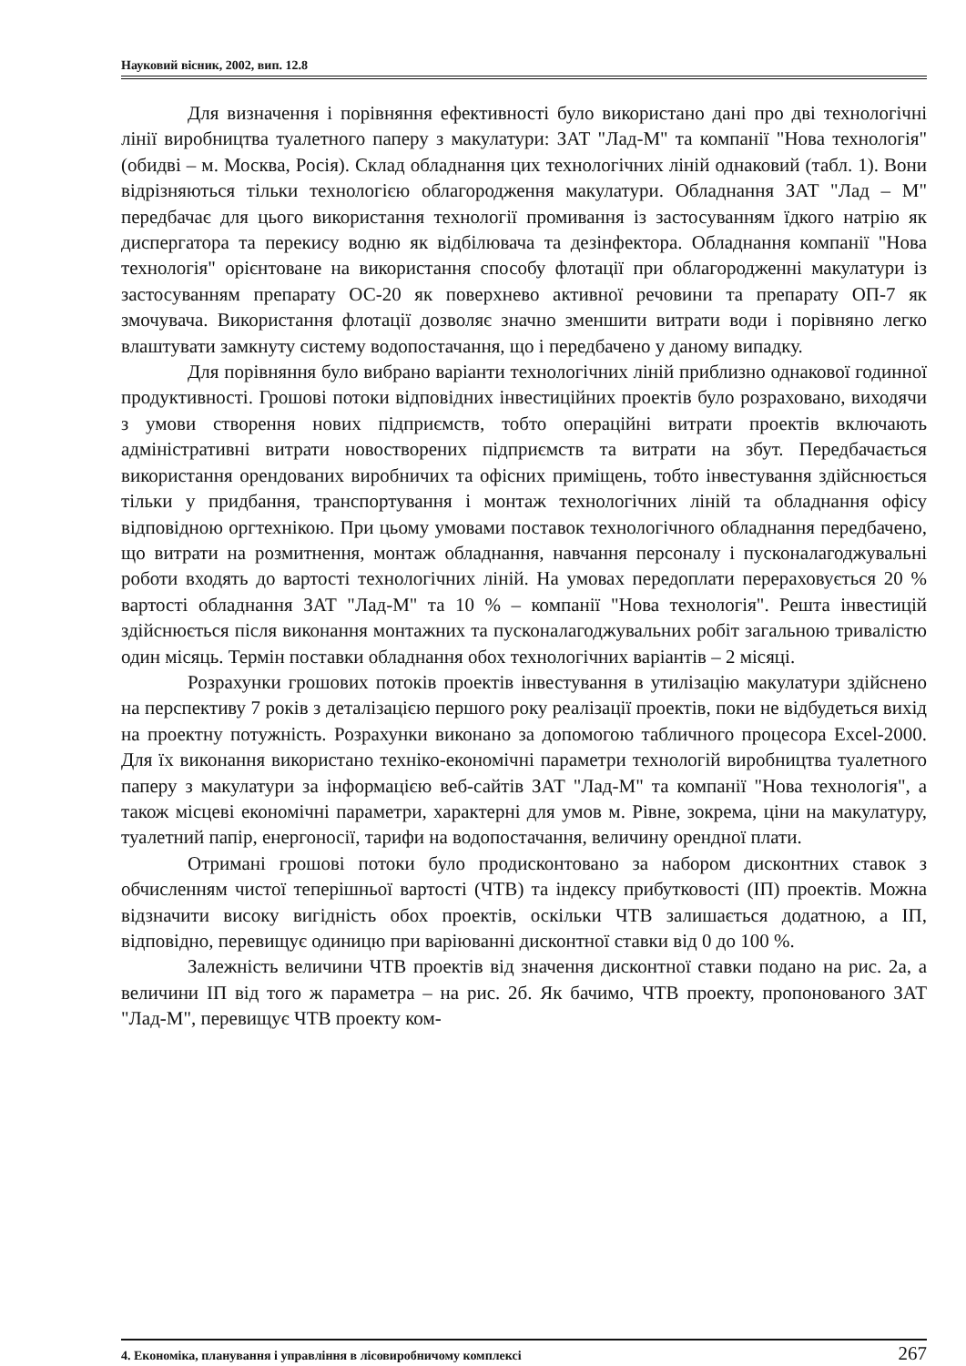Науковий вісник, 2002, вип. 12.8
Для визначення і порівняння ефективності було використано дані про дві технологічні лінії виробництва туалетного паперу з макулатури: ЗАТ "Лад-М" та компанії "Нова технологія" (обидві – м. Москва, Росія). Склад обладнання цих технологічних ліній однаковий (табл. 1). Вони відрізняються тільки технологією облагородження макулатури. Обладнання ЗАТ "Лад – М" передбачає для цього використання технології промивання із застосуванням їдкого натрію як диспергатора та перекису водню як відбілювача та дезінфектора. Обладнання компанії "Нова технологія" орієнтоване на використання способу флотації при облагородженні макулатури із застосуванням препарату ОС-20 як поверхнево активної речовини та препарату ОП-7 як змочувача. Використання флотації дозволяє значно зменшити витрати води і порівняно легко влаштувати замкнуту систему водопостачання, що і передбачено у даному випадку.
Для порівняння було вибрано варіанти технологічних ліній приблизно однакової годинної продуктивності. Грошові потоки відповідних інвестиційних проектів було розраховано, виходячи з умови створення нових підприємств, тобто операційні витрати проектів включають адміністративні витрати новостворених підприємств та витрати на збут. Передбачається використання орендованих виробничих та офісних приміщень, тобто інвестування здійснюється тільки у придбання, транспортування і монтаж технологічних ліній та обладнання офісу відповідною оргтехнікою. При цьому умовами поставок технологічного обладнання передбачено, що витрати на розмитнення, монтаж обладнання, навчання персоналу і пусконалагоджувальні роботи входять до вартості технологічних ліній. На умовах передоплати перераховується 20 % вартості обладнання ЗАТ "Лад-М" та 10 % – компанії "Нова технологія". Решта інвестицій здійснюється після виконання монтажних та пусконалагоджувальних робіт загальною тривалістю один місяць. Термін поставки обладнання обох технологічних варіантів – 2 місяці.
Розрахунки грошових потоків проектів інвестування в утилізацію макулатури здійснено на перспективу 7 років з деталізацією першого року реалізації проектів, поки не відбудеться вихід на проектну потужність. Розрахунки виконано за допомогою табличного процесора Excel-2000. Для їх виконання використано техніко-економічні параметри технологій виробництва туалетного паперу з макулатури за інформацією веб-сайтів ЗАТ "Лад-М" та компанії "Нова технологія", а також місцеві економічні параметри, характерні для умов м. Рівне, зокрема, ціни на макулатуру, туалетний папір, енергоносії, тарифи на водопостачання, величину орендної плати.
Отримані грошові потоки було продисконтовано за набором дисконтних ставок з обчисленням чистої теперішньої вартості (ЧТВ) та індексу прибутковості (ІП) проектів. Можна відзначити високу вигідність обох проектів, оскільки ЧТВ залишається додатною, а ІП, відповідно, перевищує одиницю при варіюванні дисконтної ставки від 0 до 100 %.
Залежність величини ЧТВ проектів від значення дисконтної ставки подано на рис. 2а, а величини ІП від того ж параметра – на рис. 2б. Як бачимо, ЧТВ проекту, пропонованого ЗАТ "Лад-М", перевищує ЧТВ проекту ком-
4. Економіка, планування і управління в лісовиробничому комплексі 267